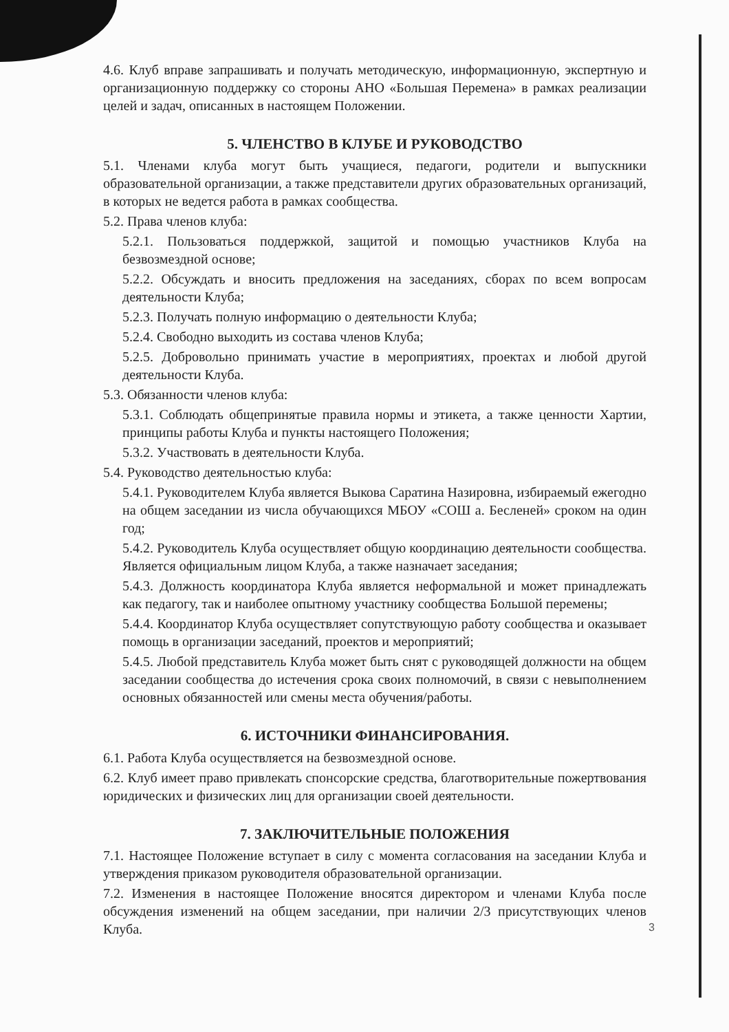4.6. Клуб вправе запрашивать и получать методическую, информационную, экспертную и организационную поддержку со стороны АНО «Большая Перемена» в рамках реализации целей и задач, описанных в настоящем Положении.
5. ЧЛЕНСТВО В КЛУБЕ И РУКОВОДСТВО
5.1. Членами клуба могут быть учащиеся, педагоги, родители и выпускники образовательной организации, а также представители других образовательных организаций, в которых не ведется работа в рамках сообщества.
5.2. Права членов клуба:
5.2.1. Пользоваться поддержкой, защитой и помощью участников Клуба на безвозмездной основе;
5.2.2. Обсуждать и вносить предложения на заседаниях, сборах по всем вопросам деятельности Клуба;
5.2.3. Получать полную информацию о деятельности Клуба;
5.2.4. Свободно выходить из состава членов Клуба;
5.2.5. Добровольно принимать участие в мероприятиях, проектах и любой другой деятельности Клуба.
5.3. Обязанности членов клуба:
5.3.1. Соблюдать общепринятые правила нормы и этикета, а также ценности Хартии, принципы работы Клуба и пункты настоящего Положения;
5.3.2. Участвовать в деятельности Клуба.
5.4. Руководство деятельностью клуба:
5.4.1. Руководителем Клуба является Выкова Саратина Назировна, избираемый ежегодно на общем заседании из числа обучающихся МБОУ «СОШ а. Бесленей» сроком на один год;
5.4.2. Руководитель Клуба осуществляет общую координацию деятельности сообщества. Является официальным лицом Клуба, а также назначает заседания;
5.4.3. Должность координатора Клуба является неформальной и может принадлежать как педагогу, так и наиболее опытному участнику сообщества Большой перемены;
5.4.4. Координатор Клуба осуществляет сопутствующую работу сообщества и оказывает помощь в организации заседаний, проектов и мероприятий;
5.4.5. Любой представитель Клуба может быть снят с руководящей должности на общем заседании сообщества до истечения срока своих полномочий, в связи с невыполнением основных обязанностей или смены места обучения/работы.
6. ИСТОЧНИКИ ФИНАНСИРОВАНИЯ.
6.1. Работа Клуба осуществляется на безвозмездной основе.
6.2. Клуб имеет право привлекать спонсорские средства, благотворительные пожертвования юридических и физических лиц для организации своей деятельности.
7. ЗАКЛЮЧИТЕЛЬНЫЕ ПОЛОЖЕНИЯ
7.1. Настоящее Положение вступает в силу с момента согласования на заседании Клуба и утверждения приказом руководителя образовательной организации.
7.2. Изменения в настоящее Положение вносятся директором и членами Клуба после обсуждения изменений на общем заседании, при наличии 2/3 присутствующих членов Клуба.
3